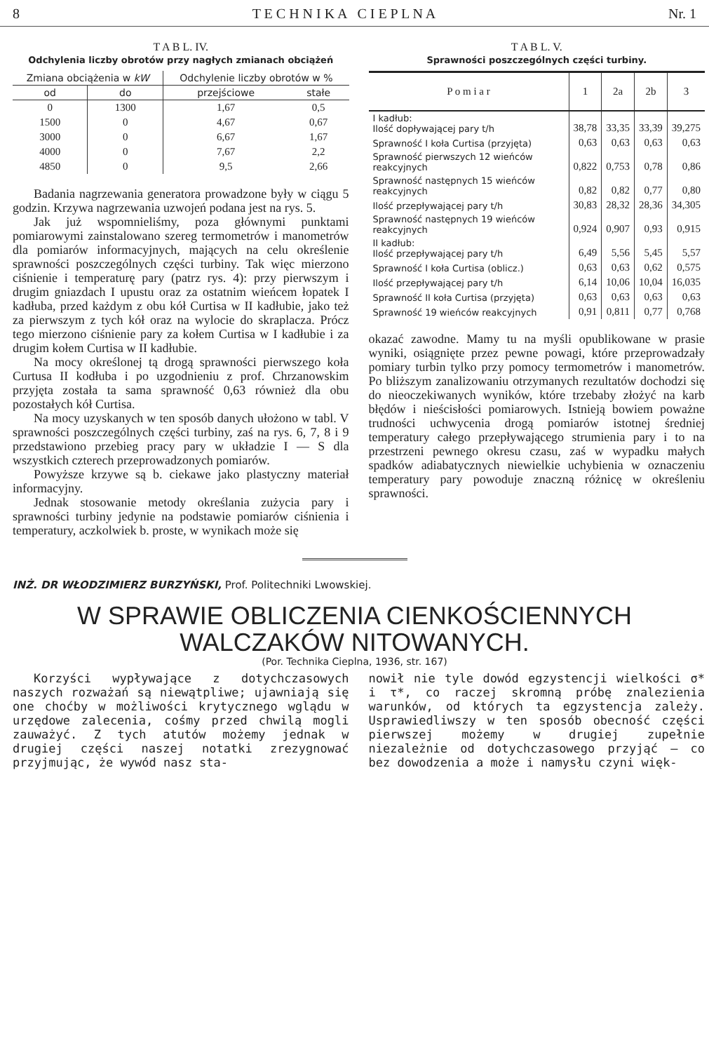8 T E C H N I K A C I E P L N A Nr. 1
T A B L. IV.
Odchylenia liczby obrotów przy nagłych zmianach obciążeń
| Zmiana obciążenia w kW | | Odchylenie liczby obrotów w % | |
| --- | --- | --- | --- |
| od | do | przejściowe | stałe |
| 0 | 1300 | 1,67 | 0,5 |
| 1500 | 0 | 4,67 | 0,67 |
| 3000 | 0 | 6,67 | 1,67 |
| 4000 | 0 | 7,67 | 2,2 |
| 4850 | 0 | 9,5 | 2,66 |
Badania nagrzewania generatora prowadzone były w ciągu 5 godzin. Krzywa nagrzewania uzwojeń podana jest na rys. 5.
Jak już wspomnieliśmy, poza głównymi punktami pomiarowymi zainstalowano szereg termometrów i manometrów dla pomiarów informacyjnych, mających na celu określenie sprawności poszczególnych części turbiny. Tak więc mierzono ciśnienie i temperaturę pary (patrz rys. 4): przy pierwszym i drugim gniazdach I upustu oraz za ostatnim wieńcem łopatek I kadłuba, przed każdym z obu kół Curtisa w II kadłubie, jako też za pierwszym z tych kół oraz na wylocie do skraplacza. Prócz tego mierzono ciśnienie pary za kołem Curtisa w I kadłubie i za drugim kołem Curtisa w II kadłubie.
Na mocy określonej tą drogą sprawności pierwszego koła Curtusa II kodłuba i po uzgodnieniu z prof. Chrzanowskim przyjęta została ta sama sprawność 0,63 również dla obu pozostałych kół Curtisa.
Na mocy uzyskanych w ten sposób danych ułożono w tabl. V sprawności poszczególnych części turbiny, zaś na rys. 6, 7, 8 i 9 przedstawiono przebieg pracy pary w układzie I — S dla wszystkich czterech przeprowadzonych pomiarów.
Powyższe krzywe są b. ciekawe jako plastyczny materiał informacyjny.
Jednak stosowanie metody określania zużycia pary i sprawności turbiny jedynie na podstawie pomiarów ciśnienia i temperatury, aczkolwiek b. proste, w wynikach może się
T A B L. V.
Sprawności poszczególnych części turbiny.
| P o m i a r | 1 | 2a | 2b | 3 |
| --- | --- | --- | --- | --- |
| I kadłub: Ilość dopływającej pary t/h | 38,78 | 33,35 | 33,39 | 39,275 |
| Sprawność I koła Curtisa (przyjęta) | 0,63 | 0,63 | 0,63 | 0,63 |
| Sprawność pierwszych 12 wieńców reakcyjnych | 0,822 | 0,753 | 0,78 | 0,86 |
| Sprawność następnych 15 wieńców reakcyjnych | 0,82 | 0,82 | 0,77 | 0,80 |
| Ilość przepływającej pary t/h | 30,83 | 28,32 | 28,36 | 34,305 |
| Sprawność następnych 19 wieńców reakcyjnych | 0,924 | 0,907 | 0,93 | 0,915 |
| II kadłub: Ilość przepływającej pary t/h | 6,49 | 5,56 | 5,45 | 5,57 |
| Sprawność I koła Curtisa (oblicz.) | 0,63 | 0,63 | 0,62 | 0,575 |
| Ilość przepływającej pary t/h | 6,14 | 10,06 | 10,04 | 16,035 |
| Sprawność II koła Curtisa (przyjęta) | 0,63 | 0,63 | 0,63 | 0,63 |
| Sprawność 19 wieńców reakcyjnych | 0,91 | 0,811 | 0,77 | 0,768 |
okazać zawodne. Mamy tu na myśli opublikowane w prasie wyniki, osiągnięte przez pewne powagi, które przeprowadzały pomiary turbin tylko przy pomocy termometrów i manometrów. Po bliższym zanalizowaniu otrzymanych rezultatów dochodzi się do nieoczekiwanych wyników, które trzebaby złożyć na karb błędów i nieścisłości pomiarowych. Istnieją bowiem poważne trudności uchwycenia drogą pomiarów istotnej średniej temperatury całego przepływającego strumienia pary i to na przestrzeni pewnego okresu czasu, zaś w wypadku małych spadków adiabatycznych niewielkie uchybienia w oznaczeniu temperatury pary powoduje znaczną różnicę w określeniu sprawności.
INŻ. DR WŁODZIMIERZ BURZYŃSKI, Prof. Politechniki Lwowskiej.
W SPRAWIE OBLICZENIA CIENKOŚCIENNYCH
WALCZAKÓW NITOWANYCH.
(Por. Technika Cieplna, 1936, str. 167)
Korzyści wypływające z dotychczasowych naszych rozważań są niewątpliwe; ujawniają się one choćby w możliwości krytycznego wglądu w urzędowe zalecenia, cośmy przed chwilą mogli zauważyć. Z tych atutów możemy jednak w drugiej części naszej notatki zrezygnować przyjmując, że wywód nasz sta-
nowił nie tyle dowód egzystencji wielkości σ* i τ*, co raczej skromną próbę znalezienia warunków, od których ta egzystencja zależy. Usprawiedliwszy w ten sposób obecność części pierwszej możemy w drugiej zupełnie niezależnie od dotychczasowego przyjąć — co bez dowodzenia a może i namysłu czyni więk-